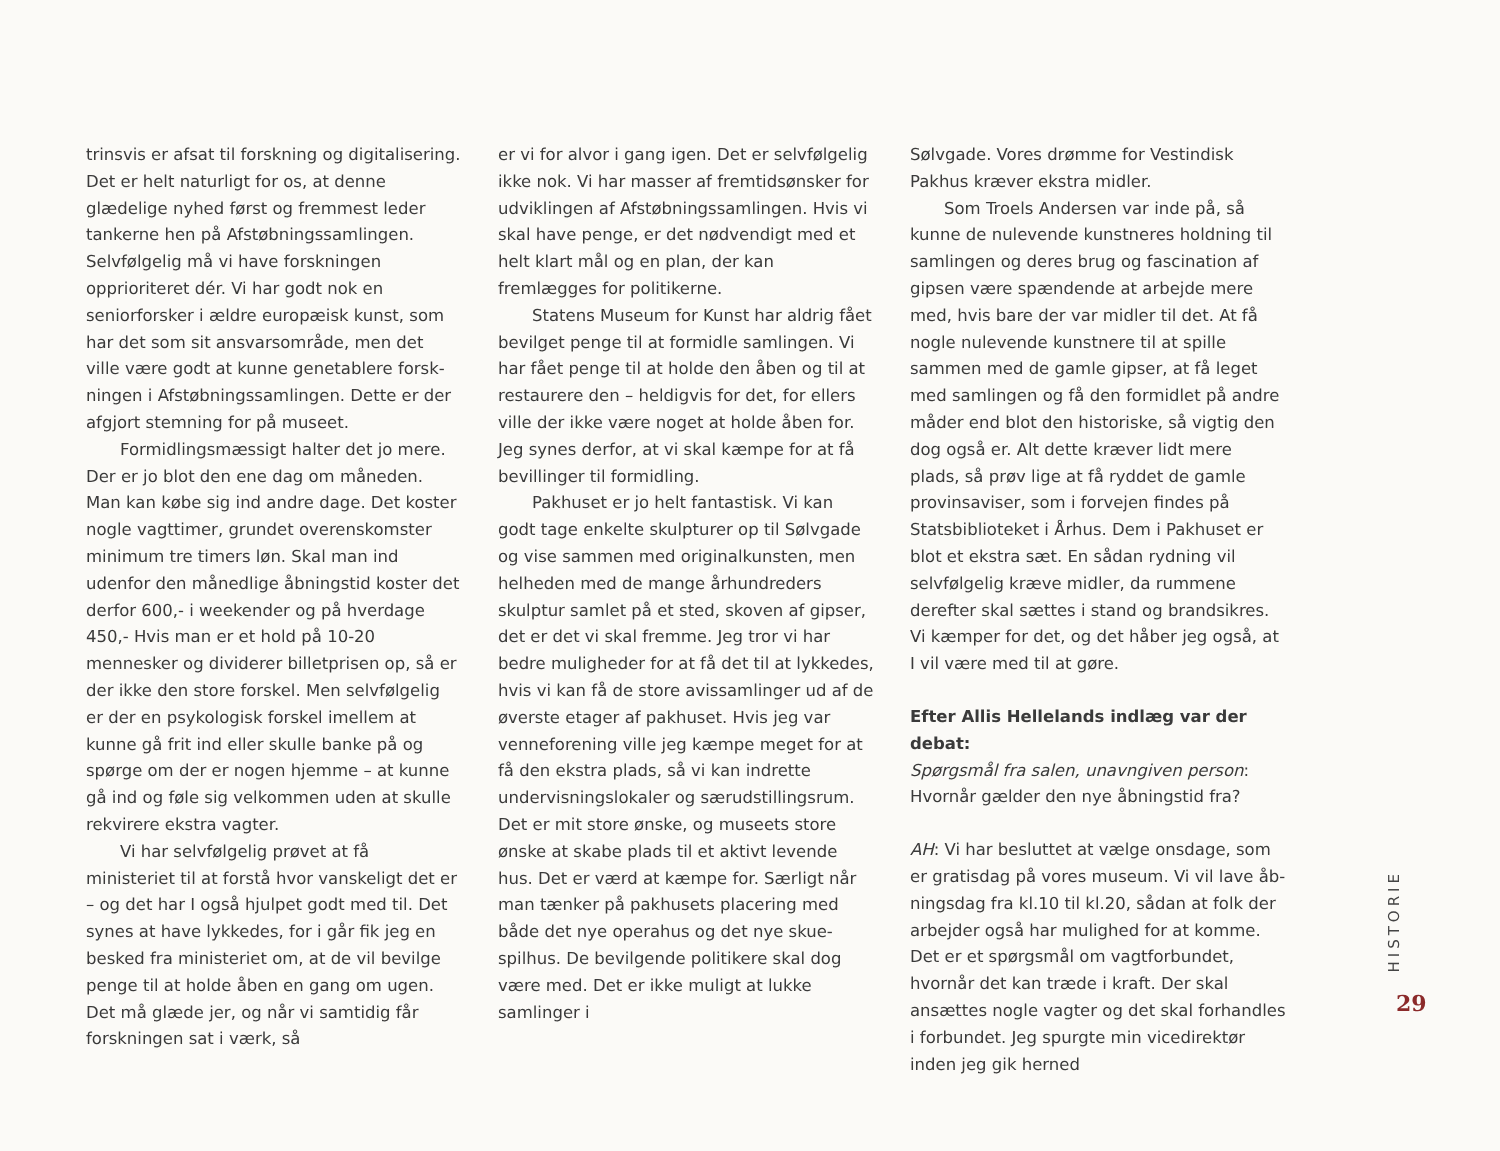trinsvis er afsat til forskning og digitalisering. Det er helt naturligt for os, at denne glædelige nyhed først og fremmest leder tankerne hen på Afstøbningssamlingen. Selvfølgelig må vi have forskningen opprioriteret dér. Vi har godt nok en seniorforsker i ældre europæisk kunst, som har det som sit ansvarsområde, men det ville være godt at kunne genetablere forsk­ningen i Afstøbningssamlingen. Dette er der afgjort stemning for på museet.
Formidlingsmæssigt halter det jo mere. Der er jo blot den ene dag om måneden. Man kan købe sig ind andre dage. Det koster nogle vagttimer, grundet overenskomster minimum tre timers løn. Skal man ind udenfor den må­nedlige åbningstid koster det derfor 600,- i weekender og på hverdage 450,- Hvis man er et hold på 10-20 mennesker og dividerer billet­prisen op, så er der ikke den store forskel. Men selvfølgelig er der en psykologisk forskel imel­lem at kunne gå frit ind eller skulle banke på og spørge om der er nogen hjemme – at kunne gå ind og føle sig velkommen uden at skulle rekvirere ekstra vagter.
Vi har selvfølgelig prøvet at få ministeriet til at forstå hvor vanskeligt det er – og det har I også hjulpet godt med til. Det synes at have lykkedes, for i går fik jeg en besked fra mini­steriet om, at de vil bevilge penge til at holde åben en gang om ugen. Det må glæde jer, og når vi samtidig får forskningen sat i værk, så
er vi for alvor i gang igen. Det er selvfølgelig ikke nok. Vi har masser af fremtidsønsker for udviklingen af Afstøbningssamlingen. Hvis vi skal have penge, er det nødvendigt med et helt klart mål og en plan, der kan fremlægges for politikerne.
Statens Museum for Kunst har aldrig fået bevilget penge til at formidle samlingen. Vi har fået penge til at holde den åben og til at restaurere den – heldigvis for det, for ellers ville der ikke være noget at holde åben for. Jeg synes derfor, at vi skal kæmpe for at få bevil­linger til formidling.
Pakhuset er jo helt fantastisk. Vi kan godt tage enkelte skulpturer op til Sølvgade og vise sammen med originalkunsten, men helheden med de mange århundreders skulptur samlet på et sted, skoven af gipser, det er det vi skal fremme. Jeg tror vi har bedre muligheder for at få det til at lykkedes, hvis vi kan få de store avissamlinger ud af de øverste etager af pakhuset. Hvis jeg var venneforening ville jeg kæmpe meget for at få den ekstra plads, så vi kan indrette undervisningslokaler og særudstillingsrum. Det er mit store ønske, og museets store ønske at skabe plads til et aktivt levende hus. Det er værd at kæmpe for. Sær­ligt når man tænker på pakhusets placering med både det nye operahus og det nye skue­spilhus. De bevilgende politikere skal dog være med. Det er ikke muligt at lukke samlinger i
Sølvgade. Vores drømme for Vestindisk Pakhus kræver ekstra midler.
Som Troels Andersen var inde på, så kunne de nulevende kunstneres holdning til samlingen og deres brug og fascination af gipsen være spændende at arbejde mere med, hvis bare der var midler til det. At få nogle nulevende kunstnere til at spille sammen med de gamle gipser, at få leget med samlingen og få den formidlet på andre måder end blot den histori­ske, så vigtig den dog også er. Alt dette kræver lidt mere plads, så prøv lige at få ryddet de gamle provinsaviser, som i forvejen findes på Statsbiblioteket i Århus. Dem i Pakhuset er blot et ekstra sæt. En sådan rydning vil selvfølgelig kræve midler, da rummene derefter skal sættes i stand og brandsikres. Vi kæmper for det, og det håber jeg også, at I vil være med til at gøre.
Efter Allis Hellelands indlæg var der debat:
Spørgsmål fra salen, unavngiven person: Hvor­når gælder den nye åbningstid fra?
AH: Vi har besluttet at vælge onsdage, som er gratisdag på vores museum. Vi vil lave åb­ningsdag fra kl.10 til kl.20, sådan at folk der arbejder også har mulighed for at komme. Det er et spørgsmål om vagtforbundet, hvornår det kan træde i kraft. Der skal ansættes nogle vagter og det skal forhandles i forbundet. Jeg spurgte min vicedirektør inden jeg gik herned
HISTORIE
29